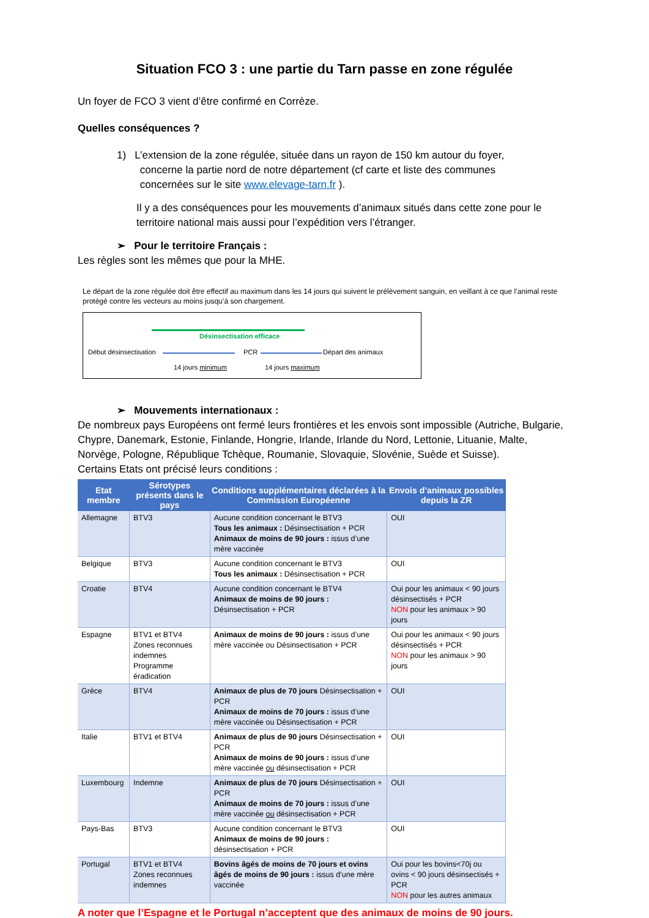Situation FCO 3 : une partie du Tarn passe en zone régulée
Un foyer de FCO 3 vient d’être confirmé en Corrèze.
Quelles conséquences ?
1) L’extension de la zone régulée, située dans un rayon de 150 km autour du foyer,
concerne la partie nord de notre département (cf carte et liste des communes
concernées sur le site www.elevage-tarn.fr ).
Il y a des conséquences pour les mouvements d’animaux situés dans cette zone pour le territoire national mais aussi pour l’expédition vers l’étranger.
➢ Pour le territoire Français :
Les règles sont les mêmes que pour la MHE.
Le départ de la zone régulée doit être effectif au maximum dans les 14 jours qui suivent le prélèvement sanguin, en veillant à ce que l’animal reste protégé contre les vecteurs au moins jusqu’à son chargement.
Désinsectisation efficace
Début désinsectisation PCR Départ des animaux
14 jours minimum 14 jours maximum
➢ Mouvements internationaux :
De nombreux pays Européens ont fermé leurs frontières et les envois sont impossible (Autriche, Bulgarie, Chypre, Danemark, Estonie, Finlande, Hongrie, Irlande, Irlande du Nord, Lettonie, Lituanie, Malte, Norvège, Pologne, République Tchèque, Roumanie, Slovaquie, Slovénie, Suède et Suisse).
Certains Etats ont précisé leurs conditions :
| Etat membre | Sérotypes présents dans le pays | Conditions supplémentaires déclarées à la Commission Européenne | Envois d’animaux possibles depuis la ZR |
| --- | --- | --- | --- |
| Allemagne | BTV3 | Aucune condition concernant le BTV3 Tous les animaux : Désinsectisation + PCR Animaux de moins de 90 jours : issus d’une mère vaccinée | OUI |
| Belgique | BTV3 | Aucune condition concernant le BTV3 Tous les animaux : Désinsectisation + PCR | OUI |
| Croatie | BTV4 | Aucune condition concernant le BTV4 Animaux de moins de 90 jours : Désinsectisation + PCR | Oui pour les animaux < 90 jours désinsectisés + PCR NON pour les animaux > 90 jours |
| Espagne | BTV1 et BTV4 Zones reconnues indemnes Programme éradication | Animaux de moins de 90 jours : issus d’une mère vaccinée ou Désinsectisation + PCR | Oui pour les animaux < 90 jours désinsectisés + PCR NON pour les animaux > 90 jours |
| Grèce | BTV4 | Animaux de plus de 70 jours Désinsectisation + PCR Animaux de moins de 70 jours : issus d’une mère vaccinée ou Désinsectisation + PCR | OUI |
| Italie | BTV1 et BTV4 | Animaux de plus de 90 jours Désinsectisation + PCR Animaux de moins de 90 jours : issus d’une mère vaccinée ou désinsectisation + PCR | OUI |
| Luxembourg | Indemne | Animaux de plus de 70 jours Désinsectisation + PCR Animaux de moins de 70 jours : issus d’une mère vaccinée ou désinsectisation + PCR | OUI |
| Pays-Bas | BTV3 | Aucune condition concernant le BTV3 Animaux de moins de 90 jours : désinsectisation + PCR | OUI |
| Portugal | BTV1 et BTV4 Zones reconnues indemnes | Bovins âgés de moins de 70 jours et ovins âgés de moins de 90 jours : issus d’une mère vaccinée | Oui pour les bovins<70j ou ovins < 90 jours désinsectisés + PCR NON pour les autres animaux |
A noter que l’Espagne et le Portugal n’acceptent que des animaux de moins de 90 jours.